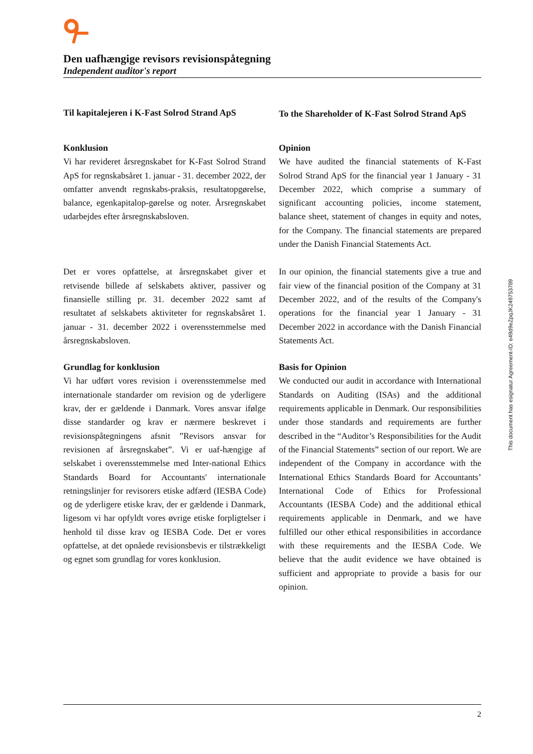Den uafhængige revisors revisionspåtegning
Independent auditor's report
Til kapitalejeren i K-Fast Solrod Strand ApS
To the Shareholder of K-Fast Solrod Strand ApS
Konklusion
Vi har revideret årsregnskabet for K-Fast Solrod Strand ApS for regnskabsåret 1. januar - 31. december 2022, der omfatter anvendt regnskabs-praksis, resultatopgørelse, balance, egenkapitalop-gørelse og noter. Årsregnskabet udarbejdes efter årsregnskabsloven.
Opinion
We have audited the financial statements of K-Fast Solrod Strand ApS for the financial year 1 January - 31 December 2022, which comprise a summary of significant accounting policies, income statement, balance sheet, statement of changes in equity and notes, for the Company. The financial statements are prepared under the Danish Financial Statements Act.
Det er vores opfattelse, at årsregnskabet giver et retvisende billede af selskabets aktiver, passiver og finansielle stilling pr. 31. december 2022 samt af resultatet af selskabets aktiviteter for regnskabsåret 1. januar - 31. december 2022 i overensstemmelse med årsregnskabsloven.
In our opinion, the financial statements give a true and fair view of the financial position of the Company at 31 December 2022, and of the results of the Company's operations for the financial year 1 January - 31 December 2022 in accordance with the Danish Financial Statements Act.
Grundlag for konklusion
Vi har udført vores revision i overensstemmelse med internationale standarder om revision og de yderligere krav, der er gældende i Danmark. Vores ansvar ifølge disse standarder og krav er nærmere beskrevet i revisionspåtegningens afsnit ”Revisors ansvar for revisionen af årsregnskabet”. Vi er uaf-hængige af selskabet i overensstemmelse med Inter-national Ethics Standards Board for Accountants' internationale retningslinjer for revisorers etiske adfærd (IESBA Code) og de yderligere etiske krav, der er gældende i Danmark, ligesom vi har opfyldt vores øvrige etiske forpligtelser i henhold til disse krav og IESBA Code. Det er vores opfattelse, at det opnåede revisionsbevis er tilstrækkeligt og egnet som grundlag for vores konklusion.
Basis for Opinion
We conducted our audit in accordance with International Standards on Auditing (ISAs) and the additional requirements applicable in Denmark. Our responsibilities under those standards and requirements are further described in the “Auditor’s Responsibilities for the Audit of the Financial Statements” section of our report. We are independent of the Company in accordance with the International Ethics Standards Board for Accountants’ International Code of Ethics for Professional Accountants (IESBA Code) and the additional ethical requirements applicable in Denmark, and we have fulfilled our other ethical responsibilities in accordance with these requirements and the IESBA Code. We believe that the audit evidence we have obtained is sufficient and appropriate to provide a basis for our opinion.
This document has esignatur Agreement-ID: e49d9eZpqJK249753789
2